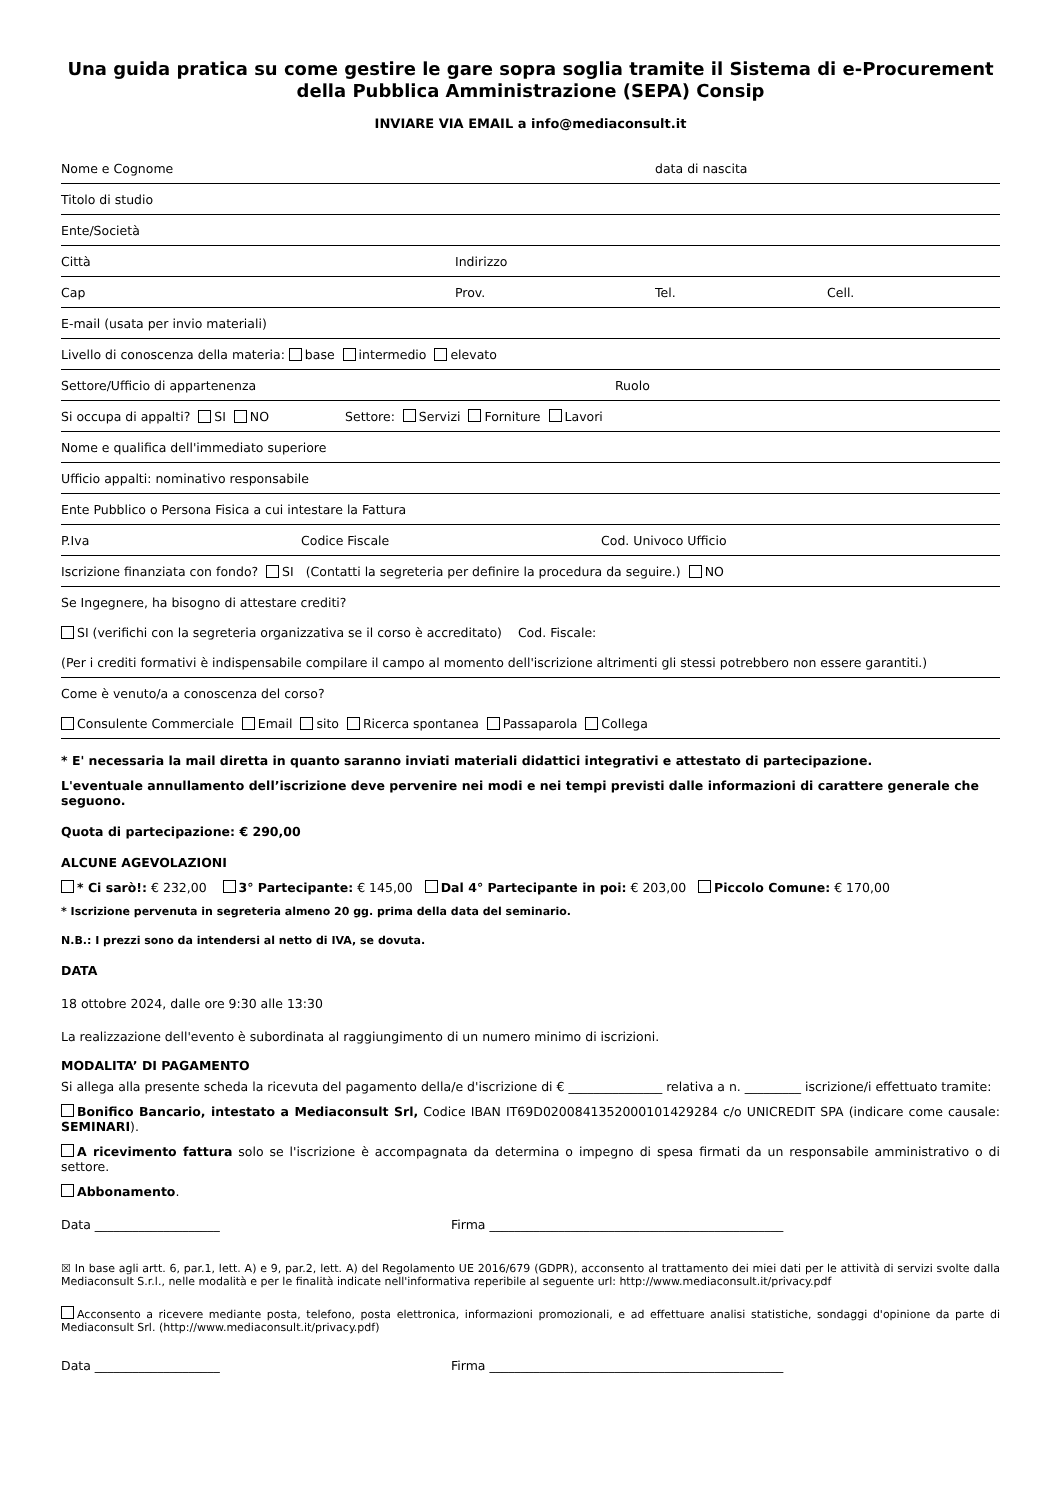Una guida pratica su come gestire le gare sopra soglia tramite il Sistema di e-Procurement della Pubblica Amministrazione (SEPA) Consip
INVIARE VIA EMAIL a info@mediaconsult.it
Nome e Cognome data di nascita
Titolo di studio
Ente/Società
Città Indirizzo
Cap Prov. Tel. Cell.
E-mail (usata per invio materiali)
Livello di conoscenza della materia: base intermedio elevato
Settore/Ufficio di appartenenza Ruolo
Si occupa di appalti? SI NO Settore: Servizi Forniture Lavori
Nome e qualifica dell'immediato superiore
Ufficio appalti: nominativo responsabile
Ente Pubblico o Persona Fisica a cui intestare la Fattura
P.Iva Codice Fiscale Cod. Univoco Ufficio
Iscrizione finanziata con fondo? SI (Contatti la segreteria per definire la procedura da seguire.) NO
Se Ingegnere, ha bisogno di attestare crediti?
SI (verifichi con la segreteria organizzativa se il corso è accreditato) Cod. Fiscale:
(Per i crediti formativi è indispensabile compilare il campo al momento dell'iscrizione altrimenti gli stessi potrebbero non essere garantiti.)
Come è venuto/a a conoscenza del corso?
Consulente Commerciale Email sito Ricerca spontanea Passaparola Collega
* E' necessaria la mail diretta in quanto saranno inviati materiali didattici integrativi e attestato di partecipazione.
L'eventuale annullamento dell’iscrizione deve pervenire nei modi e nei tempi previsti dalle informazioni di carattere generale che seguono.
Quota di partecipazione: € 290,00
ALCUNE AGEVOLAZIONI
* Ci sarò!: € 232,00 3° Partecipante: € 145,00 Dal 4° Partecipante in poi: € 203,00 Piccolo Comune: € 170,00
* Iscrizione pervenuta in segreteria almeno 20 gg. prima della data del seminario.
N.B.: I prezzi sono da intendersi al netto di IVA, se dovuta.
DATA
18 ottobre 2024, dalle ore 9:30 alle 13:30
La realizzazione dell'evento è subordinata al raggiungimento di un numero minimo di iscrizioni.
MODALITA’ DI PAGAMENTO
Si allega alla presente scheda la ricevuta del pagamento della/e d'iscrizione di € _______________ relativa a n. _________ iscrizione/i effettuato tramite:
Bonifico Bancario, intestato a Mediaconsult Srl, Codice IBAN IT69D0200841352000101429284 c/o UNICREDIT SPA (indicare come causale: SEMINARI).
A ricevimento fattura solo se l'iscrizione è accompagnata da determina o impegno di spesa firmati da un responsabile amministrativo o di settore.
Abbonamento.
Data ____________________ Firma _______________________________________________
☒ In base agli artt. 6, par.1, lett. A) e 9, par.2, lett. A) del Regolamento UE 2016/679 (GDPR), acconsento al trattamento dei miei dati per le attività di servizi svolte dalla Mediaconsult S.r.l., nelle modalità e per le finalità indicate nell'informativa reperibile al seguente url: http://www.mediaconsult.it/privacy.pdf
Acconsento a ricevere mediante posta, telefono, posta elettronica, informazioni promozionali, e ad effettuare analisi statistiche, sondaggi d'opinione da parte di Mediaconsult Srl. (http://www.mediaconsult.it/privacy.pdf)
Data ____________________ Firma _______________________________________________